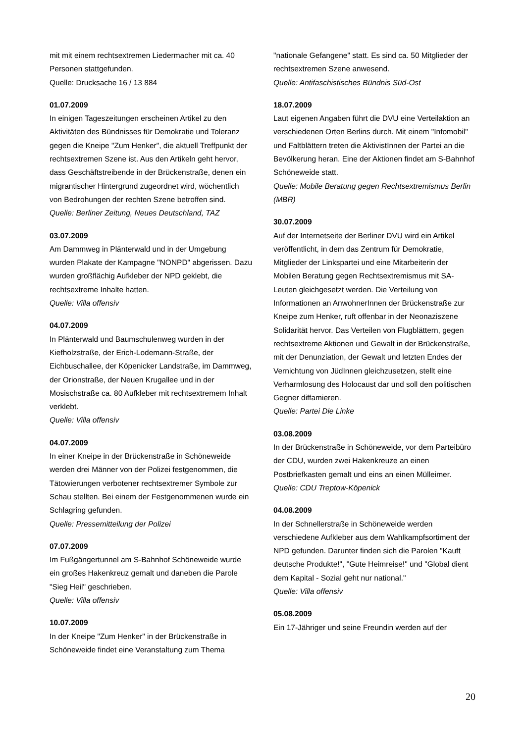mit mit einem rechtsextremen Liedermacher mit ca. 40 Personen stattgefunden.
Quelle: Drucksache 16 / 13 884
01.07.2009
In einigen Tageszeitungen erscheinen Artikel zu den Aktivitäten des Bündnisses für Demokratie und Toleranz gegen die Kneipe "Zum Henker", die aktuell Treffpunkt der rechtsextremen Szene ist. Aus den Artikeln geht hervor, dass Geschäftstreibende in der Brückenstraße, denen ein migrantischer Hintergrund zugeordnet wird, wöchentlich von Bedrohungen der rechten Szene betroffen sind.
Quelle: Berliner Zeitung, Neues Deutschland, TAZ
03.07.2009
Am Dammweg in Plänterwald und in der Umgebung wurden Plakate der Kampagne "NONPD" abgerissen. Dazu wurden großflächig Aufkleber der NPD geklebt, die rechtsextreme Inhalte hatten.
Quelle: Villa offensiv
04.07.2009
In Plänterwald und Baumschulenweg wurden in der Kiefholzstraße, der Erich-Lodemann-Straße, der Eichbuschallee, der Köpenicker Landstraße, im Dammweg, der Orionstraße, der Neuen Krugallee und in der Mosischstraße ca. 80 Aufkleber mit rechtsextremem Inhalt verklebt.
Quelle: Villa offensiv
04.07.2009
In einer Kneipe in der Brückenstraße in Schöneweide werden drei Männer von der Polizei festgenommen, die Tätowierungen verbotener rechtsextremer Symbole zur Schau stellten. Bei einem der Festgenommenen wurde ein Schlagring gefunden.
Quelle: Pressemitteilung der Polizei
07.07.2009
Im Fußgängertunnel am S-Bahnhof Schöneweide wurde ein großes Hakenkreuz gemalt und daneben die Parole "Sieg Heil" geschrieben.
Quelle: Villa offensiv
10.07.2009
In der Kneipe "Zum Henker" in der Brückenstraße in Schöneweide findet eine Veranstaltung zum Thema
"nationale Gefangene" statt. Es sind ca. 50 Mitglieder der rechtsextremen Szene anwesend.
Quelle: Antifaschistisches Bündnis Süd-Ost
18.07.2009
Laut eigenen Angaben führt die DVU eine Verteilaktion an verschiedenen Orten Berlins durch. Mit einem "Infomobil" und Faltblättern treten die AktivistInnen der Partei an die Bevölkerung heran. Eine der Aktionen findet am S-Bahnhof Schöneweide statt.
Quelle: Mobile Beratung gegen Rechtsextremismus Berlin (MBR)
30.07.2009
Auf der Internetseite der Berliner DVU wird ein Artikel veröffentlicht, in dem das Zentrum für Demokratie, Mitglieder der Linkspartei und eine Mitarbeiterin der Mobilen Beratung gegen Rechtsextremismus mit SA-Leuten gleichgesetzt werden. Die Verteilung von Informationen an AnwohnerInnen der Brückenstraße zur Kneipe zum Henker, ruft offenbar in der Neonaziszene Solidarität hervor. Das Verteilen von Flugblättern, gegen rechtsextreme Aktionen und Gewalt in der Brückenstraße, mit der Denunziation, der Gewalt und letzten Endes der Vernichtung von JüdInnen gleichzusetzen, stellt eine Verharmlosung des Holocaust dar und soll den politischen Gegner diffamieren.
Quelle: Partei Die Linke
03.08.2009
In der Brückenstraße in Schöneweide, vor dem Parteibüro der CDU, wurden zwei Hakenkreuze an einen Postbriefkasten gemalt und eins an einen Mülleimer.
Quelle: CDU Treptow-Köpenick
04.08.2009
In der Schnellerstraße in Schöneweide werden verschiedene Aufkleber aus dem Wahlkampfsortiment der NPD gefunden. Darunter finden sich die Parolen "Kauft deutsche Produkte!", "Gute Heimreise!" und "Global dient dem Kapital - Sozial geht nur national."
Quelle: Villa offensiv
05.08.2009
Ein 17-Jähriger und seine Freundin werden auf der
20